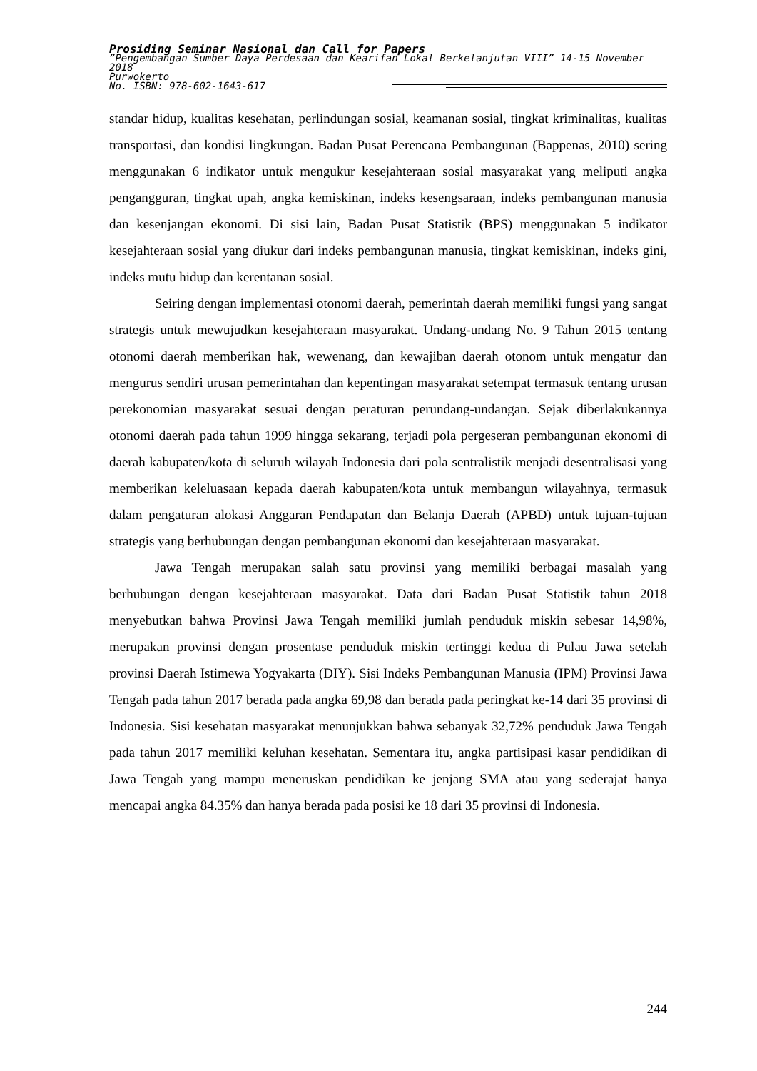Prosiding Seminar Nasional dan Call for Papers
”Pengembangan Sumber Daya Perdesaan dan Kearifan Lokal Berkelanjutan VIII” 14-15 November 2018
Purwokerto
No. ISBN: 978-602-1643-617
standar hidup, kualitas kesehatan, perlindungan sosial, keamanan sosial, tingkat kriminalitas, kualitas transportasi, dan kondisi lingkungan. Badan Pusat Perencana Pembangunan (Bappenas, 2010) sering menggunakan 6 indikator untuk mengukur kesejahteraan sosial masyarakat yang meliputi angka pengangguran, tingkat upah, angka kemiskinan, indeks kesengsaraan, indeks pembangunan manusia dan kesenjangan ekonomi. Di sisi lain, Badan Pusat Statistik (BPS) menggunakan 5 indikator kesejahteraan sosial yang diukur dari indeks pembangunan manusia, tingkat kemiskinan, indeks gini, indeks mutu hidup dan kerentanan sosial.
Seiring dengan implementasi otonomi daerah, pemerintah daerah memiliki fungsi yang sangat strategis untuk mewujudkan kesejahteraan masyarakat. Undang-undang No. 9 Tahun 2015 tentang otonomi daerah memberikan hak, wewenang, dan kewajiban daerah otonom untuk mengatur dan mengurus sendiri urusan pemerintahan dan kepentingan masyarakat setempat termasuk tentang urusan perekonomian masyarakat sesuai dengan peraturan perundang-undangan. Sejak diberlakukannya otonomi daerah pada tahun 1999 hingga sekarang, terjadi pola pergeseran pembangunan ekonomi di daerah kabupaten/kota di seluruh wilayah Indonesia dari pola sentralistik menjadi desentralisasi yang memberikan keleluasaan kepada daerah kabupaten/kota untuk membangun wilayahnya, termasuk dalam pengaturan alokasi Anggaran Pendapatan dan Belanja Daerah (APBD) untuk tujuan-tujuan strategis yang berhubungan dengan pembangunan ekonomi dan kesejahteraan masyarakat.
Jawa Tengah merupakan salah satu provinsi yang memiliki berbagai masalah yang berhubungan dengan kesejahteraan masyarakat. Data dari Badan Pusat Statistik tahun 2018 menyebutkan bahwa Provinsi Jawa Tengah memiliki jumlah penduduk miskin sebesar 14,98%, merupakan provinsi dengan prosentase penduduk miskin tertinggi kedua di Pulau Jawa setelah provinsi Daerah Istimewa Yogyakarta (DIY). Sisi Indeks Pembangunan Manusia (IPM) Provinsi Jawa Tengah pada tahun 2017 berada pada angka 69,98 dan berada pada peringkat ke-14 dari 35 provinsi di Indonesia. Sisi kesehatan masyarakat menunjukkan bahwa sebanyak 32,72% penduduk Jawa Tengah pada tahun 2017 memiliki keluhan kesehatan. Sementara itu, angka partisipasi kasar pendidikan di Jawa Tengah yang mampu meneruskan pendidikan ke jenjang SMA atau yang sederajat hanya mencapai angka 84.35% dan hanya berada pada posisi ke 18 dari 35 provinsi di Indonesia.
244